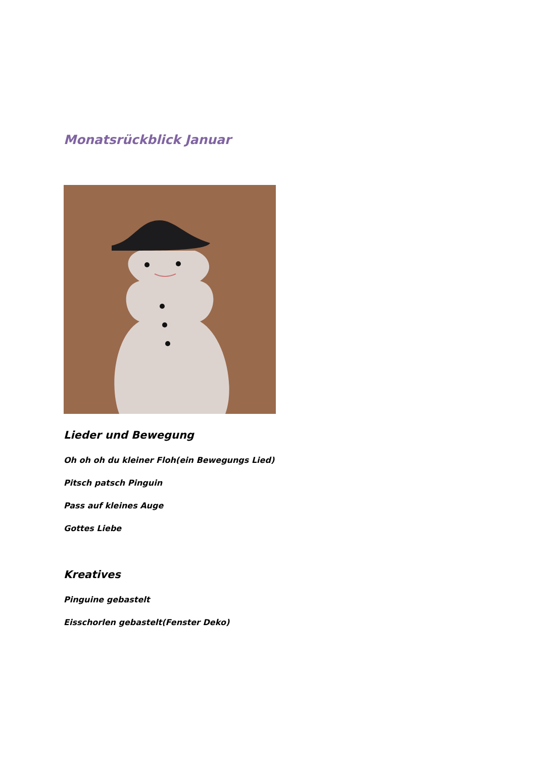Monatsrückblick Januar
Lieder und Bewegung
Oh oh oh du kleiner Floh(ein Bewegungs Lied)
Pitsch patsch Pinguin
Pass auf kleines Auge
Gottes Liebe
Kreatives
Pinguine gebastelt
Eisschorlen gebastelt(Fenster Deko)